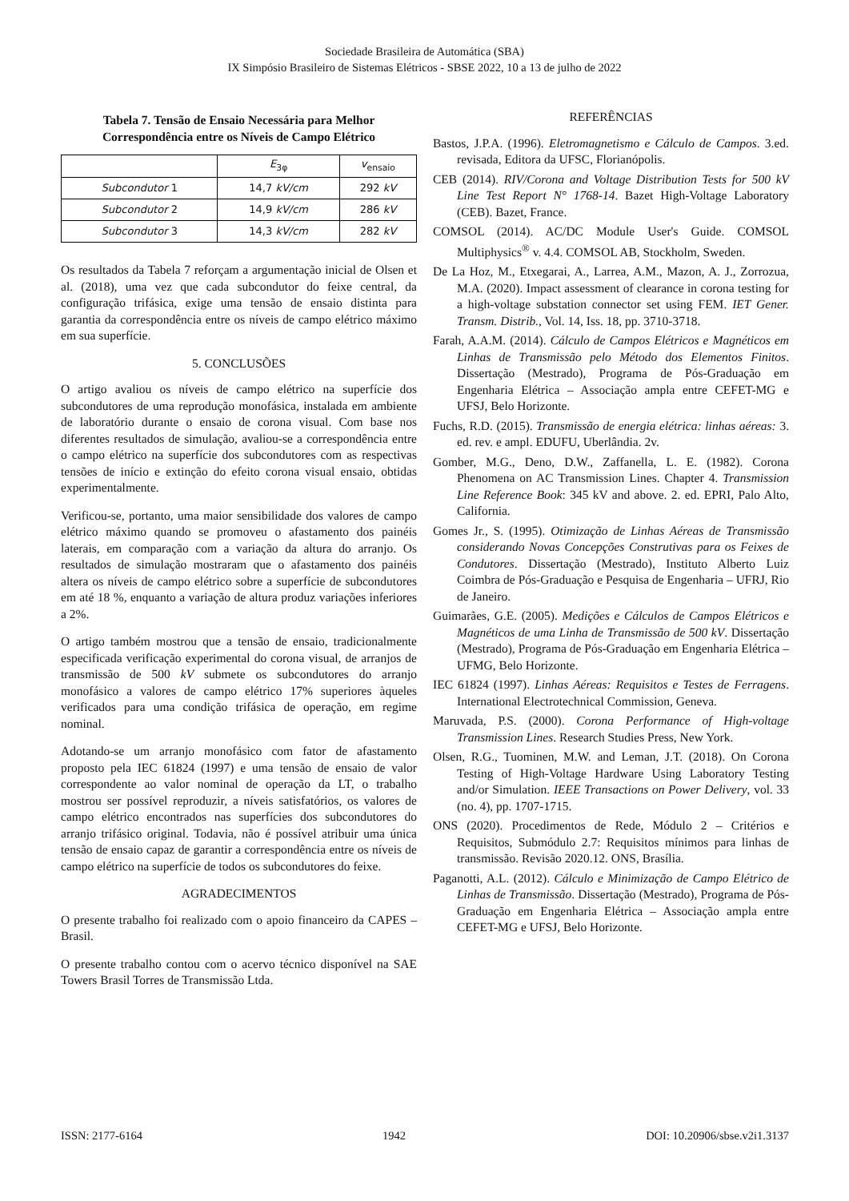Sociedade Brasileira de Automática (SBA)
IX Simpósio Brasileiro de Sistemas Elétricos - SBSE 2022, 10 a 13 de julho de 2022
Tabela 7. Tensão de Ensaio Necessária para Melhor Correspondência entre os Níveis de Campo Elétrico
| | E<sub>3φ</sub> | v<sub>ensaio</sub> |
| --- | --- | --- |
| Subcondutor 1 | 14,7 kV/cm | 292 kV |
| Subcondutor 2 | 14,9 kV/cm | 286 kV |
| Subcondutor 3 | 14,3 kV/cm | 282 kV |
Os resultados da Tabela 7 reforçam a argumentação inicial de Olsen et al. (2018), uma vez que cada subcondutor do feixe central, da configuração trifásica, exige uma tensão de ensaio distinta para garantia da correspondência entre os níveis de campo elétrico máximo em sua superfície.
5. CONCLUSÕES
O artigo avaliou os níveis de campo elétrico na superfície dos subcondutores de uma reprodução monofásica, instalada em ambiente de laboratório durante o ensaio de corona visual. Com base nos diferentes resultados de simulação, avaliou-se a correspondência entre o campo elétrico na superfície dos subcondutores com as respectivas tensões de início e extinção do efeito corona visual ensaio, obtidas experimentalmente.
Verificou-se, portanto, uma maior sensibilidade dos valores de campo elétrico máximo quando se promoveu o afastamento dos painéis laterais, em comparação com a variação da altura do arranjo. Os resultados de simulação mostraram que o afastamento dos painéis altera os níveis de campo elétrico sobre a superfície de subcondutores em até 18 %, enquanto a variação de altura produz variações inferiores a 2%.
O artigo também mostrou que a tensão de ensaio, tradicionalmente especificada verificação experimental do corona visual, de arranjos de transmissão de 500 kV submete os subcondutores do arranjo monofásico a valores de campo elétrico 17% superiores àqueles verificados para uma condição trifásica de operação, em regime nominal.
Adotando-se um arranjo monofásico com fator de afastamento proposto pela IEC 61824 (1997) e uma tensão de ensaio de valor correspondente ao valor nominal de operação da LT, o trabalho mostrou ser possível reproduzir, a níveis satisfatórios, os valores de campo elétrico encontrados nas superfícies dos subcondutores do arranjo trifásico original. Todavia, não é possível atribuir uma única tensão de ensaio capaz de garantir a correspondência entre os níveis de campo elétrico na superfície de todos os subcondutores do feixe.
AGRADECIMENTOS
O presente trabalho foi realizado com o apoio financeiro da CAPES – Brasil.
O presente trabalho contou com o acervo técnico disponível na SAE Towers Brasil Torres de Transmissão Ltda.
REFERÊNCIAS
Bastos, J.P.A. (1996). Eletromagnetismo e Cálculo de Campos. 3.ed. revisada, Editora da UFSC, Florianópolis.
CEB (2014). RIV/Corona and Voltage Distribution Tests for 500 kV Line Test Report N° 1768-14. Bazet High-Voltage Laboratory (CEB). Bazet, France.
COMSOL (2014). AC/DC Module User's Guide. COMSOL Multiphysics<sup>®</sup> v. 4.4. COMSOL AB, Stockholm, Sweden.
De La Hoz, M., Etxegarai, A., Larrea, A.M., Mazon, A. J., Zorrozua, M.A. (2020). Impact assessment of clearance in corona testing for a high-voltage substation connector set using FEM. IET Gener. Transm. Distrib., Vol. 14, Iss. 18, pp. 3710-3718.
Farah, A.A.M. (2014). Cálculo de Campos Elétricos e Magnéticos em Linhas de Transmissão pelo Método dos Elementos Finitos. Dissertação (Mestrado), Programa de Pós-Graduação em Engenharia Elétrica – Associação ampla entre CEFET-MG e UFSJ, Belo Horizonte.
Fuchs, R.D. (2015). Transmissão de energia elétrica: linhas aéreas: 3. ed. rev. e ampl. EDUFU, Uberlândia. 2v.
Gomber, M.G., Deno, D.W., Zaffanella, L. E. (1982). Corona Phenomena on AC Transmission Lines. Chapter 4. Transmission Line Reference Book: 345 kV and above. 2. ed. EPRI, Palo Alto, California.
Gomes Jr., S. (1995). Otimização de Linhas Aéreas de Transmissão considerando Novas Concepções Construtivas para os Feixes de Condutores. Dissertação (Mestrado), Instituto Alberto Luiz Coimbra de Pós-Graduação e Pesquisa de Engenharia – UFRJ, Rio de Janeiro.
Guimarães, G.E. (2005). Medições e Cálculos de Campos Elétricos e Magnéticos de uma Linha de Transmissão de 500 kV. Dissertação (Mestrado), Programa de Pós-Graduação em Engenharia Elétrica – UFMG, Belo Horizonte.
IEC 61824 (1997). Linhas Aéreas: Requisitos e Testes de Ferragens. International Electrotechnical Commission, Geneva.
Maruvada, P.S. (2000). Corona Performance of High-voltage Transmission Lines. Research Studies Press, New York.
Olsen, R.G., Tuominen, M.W. and Leman, J.T. (2018). On Corona Testing of High-Voltage Hardware Using Laboratory Testing and/or Simulation. IEEE Transactions on Power Delivery, vol. 33 (no. 4), pp. 1707-1715.
ONS (2020). Procedimentos de Rede, Módulo 2 – Critérios e Requisitos, Submódulo 2.7: Requisitos mínimos para linhas de transmissão. Revisão 2020.12. ONS, Brasília.
Paganotti, A.L. (2012). Cálculo e Minimização de Campo Elétrico de Linhas de Transmissão. Dissertação (Mestrado), Programa de Pós-Graduação em Engenharia Elétrica – Associação ampla entre CEFET-MG e UFSJ, Belo Horizonte.
ISSN: 2177-6164 1942 DOI: 10.20906/sbse.v2i1.3137